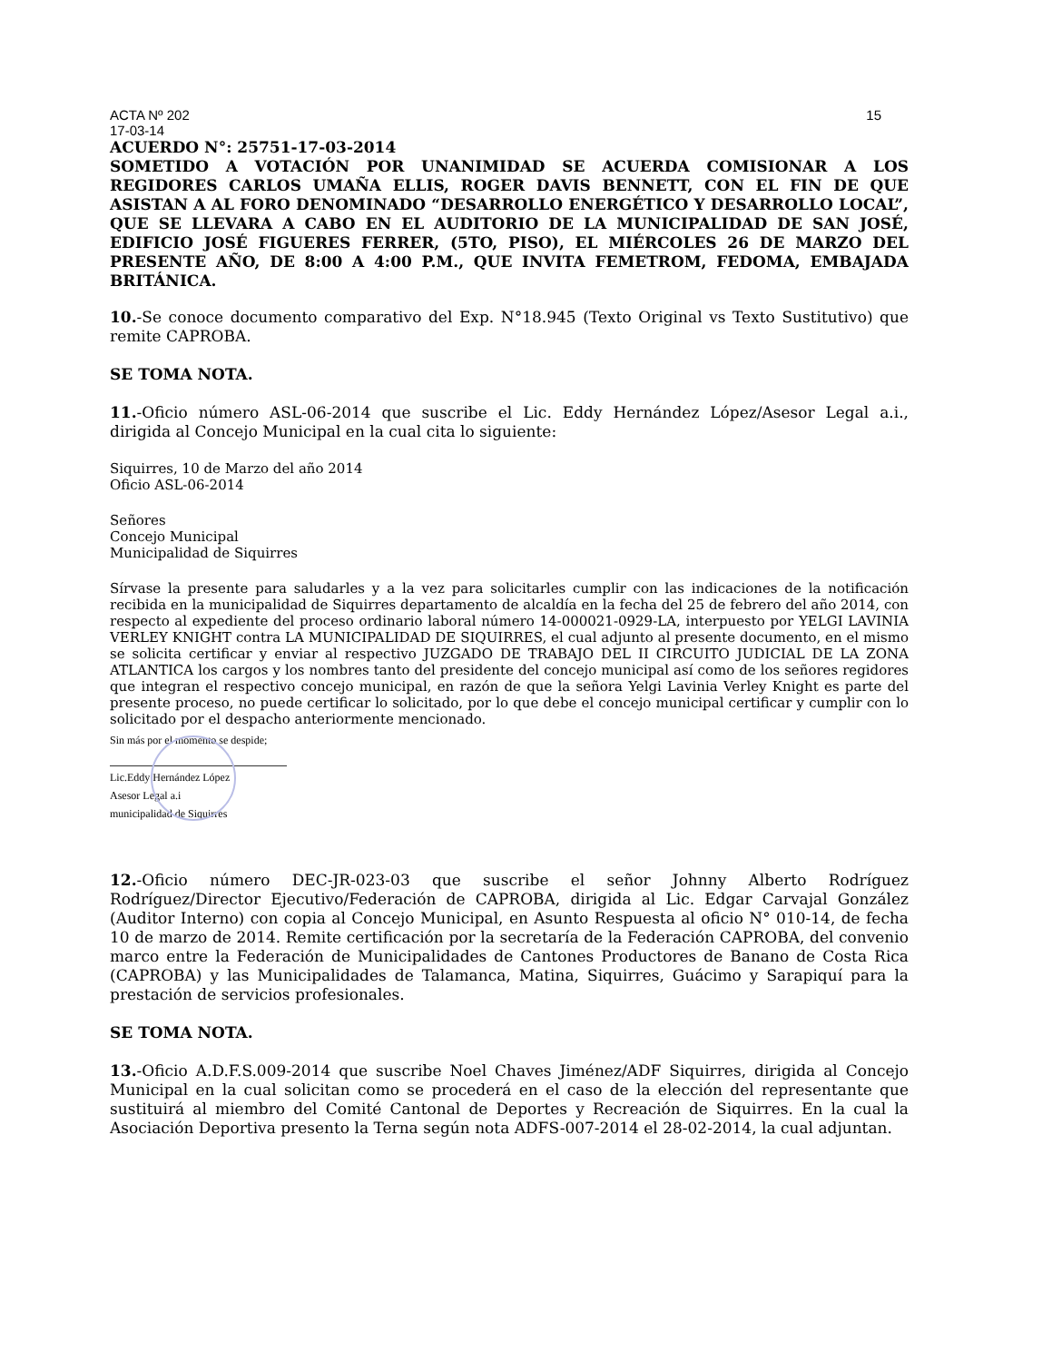ACTA Nº 202 15
17-03-14
ACUERDO N°: 25751-17-03-2014
SOMETIDO A VOTACIÓN POR UNANIMIDAD SE ACUERDA COMISIONAR A LOS REGIDORES CARLOS UMAÑA ELLIS, ROGER DAVIS BENNETT, CON EL FIN DE QUE ASISTAN A AL FORO DENOMINADO “DESARROLLO ENERGÉTICO Y DESARROLLO LOCAL”, QUE SE LLEVARA A CABO EN EL AUDITORIO DE LA MUNICIPALIDAD DE SAN JOSÉ, EDIFICIO JOSÉ FIGUERES FERRER, (5TO, PISO), EL MIÉRCOLES 26 DE MARZO DEL PRESENTE AÑO, DE 8:00 A 4:00 P.M., QUE INVITA FEMETROM, FEDOMA, EMBAJADA BRITÁNICA.
10.-Se conoce documento comparativo del Exp. N°18.945 (Texto Original vs Texto Sustitutivo) que remite CAPROBA.
SE TOMA NOTA.
11.-Oficio número ASL-06-2014 que suscribe el Lic. Eddy Hernández López/Asesor Legal a.i., dirigida al Concejo Municipal en la cual cita lo siguiente:
Siquirres, 10 de Marzo del año 2014
Oficio ASL-06-2014
Señores
Concejo Municipal
Municipalidad de Siquirres
Sírvase la presente para saludarles y a la vez para solicitarles cumplir con las indicaciones de la notificación recibida en la municipalidad de Siquirres departamento de alcaldía en la fecha del 25 de febrero del año 2014, con respecto al expediente del proceso ordinario laboral número 14-000021-0929-LA, interpuesto por YELGI LAVINIA VERLEY KNIGHT contra LA MUNICIPALIDAD DE SIQUIRRES, el cual adjunto al presente documento, en el mismo se solicita certificar y enviar al respectivo JUZGADO DE TRABAJO DEL II CIRCUITO JUDICIAL DE LA ZONA ATLANTICA los cargos y los nombres tanto del presidente del concejo municipal así como de los señores regidores que integran el respectivo concejo municipal, en razón de que la señora Yelgi Lavinia Verley Knight es parte del presente proceso, no puede certificar lo solicitado, por lo que debe el concejo municipal certificar y cumplir con lo solicitado por el despacho anteriormente mencionado.
Sin más por el momento se despide;
Lic.Eddy Hernández López
Asesor Legal a.i
municipalidad de Siquirres
12.-Oficio número DEC-JR-023-03 que suscribe el señor Johnny Alberto Rodríguez Rodríguez/Director Ejecutivo/Federación de CAPROBA, dirigida al Lic. Edgar Carvajal González (Auditor Interno) con copia al Concejo Municipal, en Asunto Respuesta al oficio N° 010-14, de fecha 10 de marzo de 2014. Remite certificación por la secretaría de la Federación CAPROBA, del convenio marco entre la Federación de Municipalidades de Cantones Productores de Banano de Costa Rica (CAPROBA) y las Municipalidades de Talamanca, Matina, Siquirres, Guácimo y Sarapiquí para la prestación de servicios profesionales.
SE TOMA NOTA.
13.-Oficio A.D.F.S.009-2014 que suscribe Noel Chaves Jiménez/ADF Siquirres, dirigida al Concejo Municipal en la cual solicitan como se procederá en el caso de la elección del representante que sustituirá al miembro del Comité Cantonal de Deportes y Recreación de Siquirres. En la cual la Asociación Deportiva presento la Terna según nota ADFS-007-2014 el 28-02-2014, la cual adjuntan.